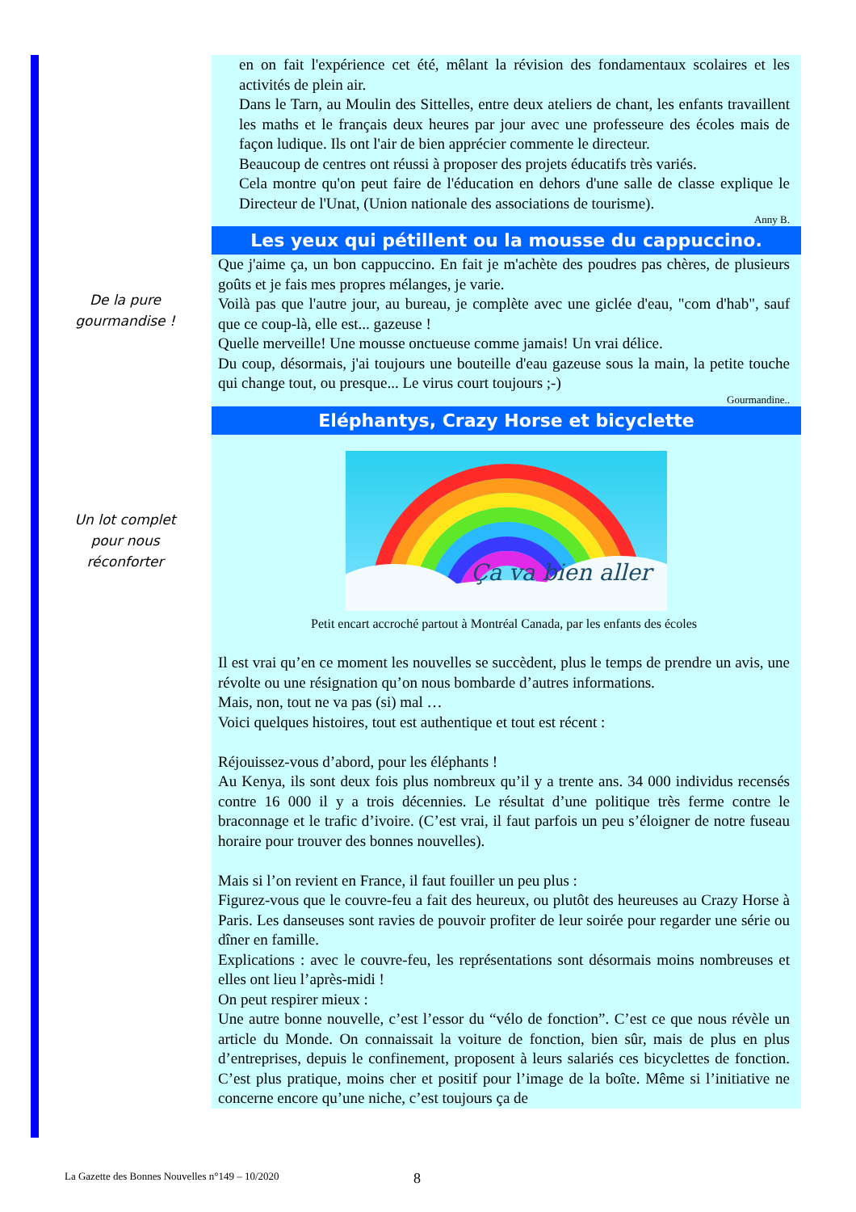De la pure
gourmandise !
Un lot complet
pour nous
réconforter
en on fait l'expérience cet été, mêlant la révision des fondamentaux scolaires et les activités de plein air.
Dans le Tarn, au Moulin des Sittelles, entre deux ateliers de chant, les enfants travaillent les maths et le français deux heures par jour avec une professeure des écoles mais de façon ludique. Ils ont l'air de bien apprécier commente le directeur.
Beaucoup de centres ont réussi à proposer des projets éducatifs très variés.
Cela montre qu'on peut faire de l'éducation en dehors d'une salle de classe explique le Directeur de l'Unat, (Union nationale des associations de tourisme).
Anny B.
Les yeux qui pétillent ou la mousse du cappuccino.
Que j'aime ça, un bon cappuccino. En fait je m'achète des poudres pas chères, de plusieurs goûts et je fais mes propres mélanges, je varie.
Voilà pas que l'autre jour, au bureau, je complète avec une giclée d'eau, "com d'hab", sauf que ce coup-là, elle est... gazeuse !
Quelle merveille! Une mousse onctueuse comme jamais! Un vrai délice.
Du coup, désormais, j'ai toujours une bouteille d'eau gazeuse sous la main, la petite touche qui change tout, ou presque... Le virus court toujours ;-)
Gourmandine..
Eléphantys, Crazy Horse et bicyclette
Ça va bien aller
Petit encart accroché partout à Montréal Canada, par les enfants des écoles
Il est vrai qu’en ce moment les nouvelles se succèdent, plus le temps de prendre un avis, une révolte ou une résignation qu’on nous bombarde d’autres informations.
Mais, non, tout ne va pas (si) mal …
Voici quelques histoires, tout est authentique et tout est récent :
Réjouissez-vous d’abord, pour les éléphants !
Au Kenya, ils sont deux fois plus nombreux qu’il y a trente ans. 34 000 individus recensés contre 16 000 il y a trois décennies. Le résultat d’une politique très ferme contre le braconnage et le trafic d’ivoire. (C’est vrai, il faut parfois un peu s’éloigner de notre fuseau horaire pour trouver des bonnes nouvelles).
Mais si l’on revient en France, il faut fouiller un peu plus :
Figurez-vous que le couvre-feu a fait des heureux, ou plutôt des heureuses au Crazy Horse à Paris. Les danseuses sont ravies de pouvoir profiter de leur soirée pour regarder une série ou dîner en famille.
Explications : avec le couvre-feu, les représentations sont désormais moins nombreuses et elles ont lieu l’après-midi !
On peut respirer mieux :
Une autre bonne nouvelle, c’est l’essor du “vélo de fonction”. C’est ce que nous révèle un article du Monde. On connaissait la voiture de fonction, bien sûr, mais de plus en plus d’entreprises, depuis le confinement, proposent à leurs salariés ces bicyclettes de fonction. C’est plus pratique, moins cher et positif pour l’image de la boîte. Même si l’initiative ne concerne encore qu’une niche, c’est toujours ça de
La Gazette des Bonnes Nouvelles n°149 – 10/2020
8